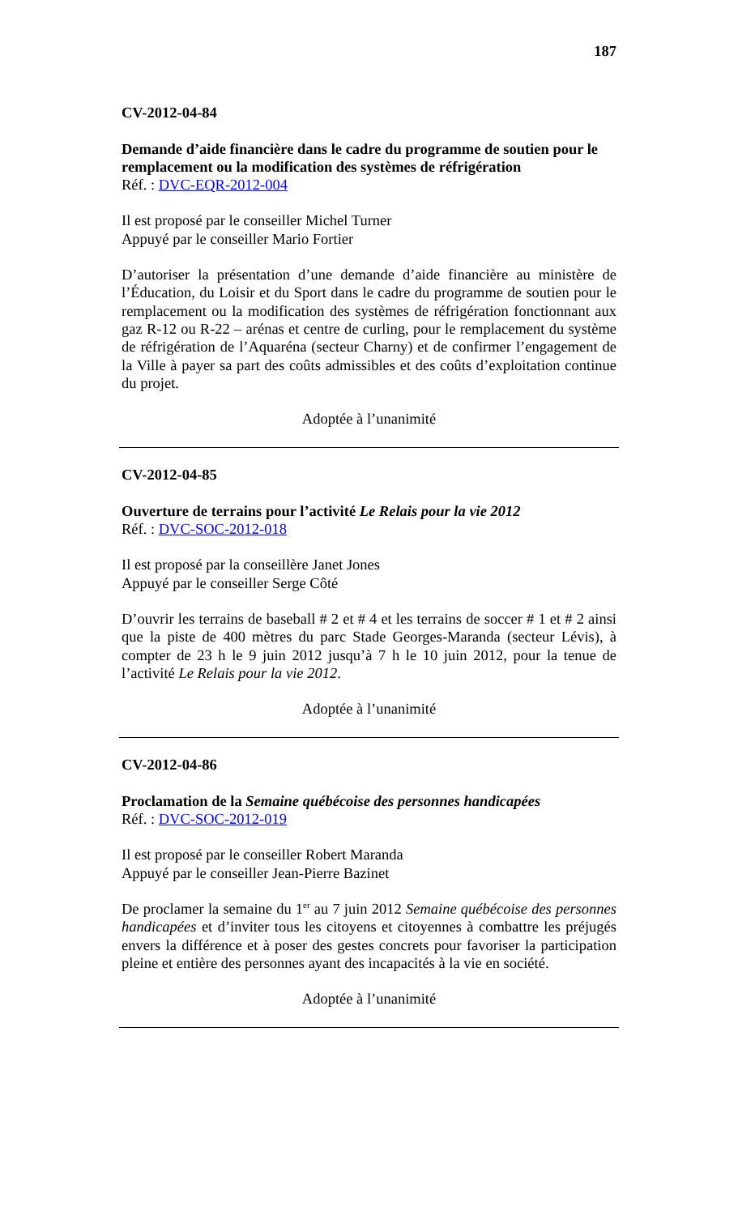187
CV-2012-04-84
Demande d’aide financière dans le cadre du programme de soutien pour le remplacement ou la modification des systèmes de réfrigération
Réf. : DVC-EQR-2012-004
Il est proposé par le conseiller Michel Turner
Appuyé par le conseiller Mario Fortier
D’autoriser la présentation d’une demande d’aide financière au ministère de l’Éducation, du Loisir et du Sport dans le cadre du programme de soutien pour le remplacement ou la modification des systèmes de réfrigération fonctionnant aux gaz R-12 ou R-22 – arénas et centre de curling, pour le remplacement du système de réfrigération de l’Aquaréna (secteur Charny) et de confirmer l’engagement de la Ville à payer sa part des coûts admissibles et des coûts d’exploitation continue du projet.
Adoptée à l’unanimité
CV-2012-04-85
Ouverture de terrains pour l’activité Le Relais pour la vie 2012
Réf. : DVC-SOC-2012-018
Il est proposé par la conseillère Janet Jones
Appuyé par le conseiller Serge Côté
D’ouvrir les terrains de baseball # 2 et # 4 et les terrains de soccer # 1 et # 2 ainsi que la piste de 400 mètres du parc Stade Georges-Maranda (secteur Lévis), à compter de 23 h le 9 juin 2012 jusqu’à 7 h le 10 juin 2012, pour la tenue de l’activité Le Relais pour la vie 2012.
Adoptée à l’unanimité
CV-2012-04-86
Proclamation de la Semaine québécoise des personnes handicapées
Réf. : DVC-SOC-2012-019
Il est proposé par le conseiller Robert Maranda
Appuyé par le conseiller Jean-Pierre Bazinet
De proclamer la semaine du 1<sup>er</sup> au 7 juin 2012 Semaine québécoise des personnes handicapées et d’inviter tous les citoyens et citoyennes à combattre les préjugés envers la différence et à poser des gestes concrets pour favoriser la participation pleine et entière des personnes ayant des incapacités à la vie en société.
Adoptée à l’unanimité